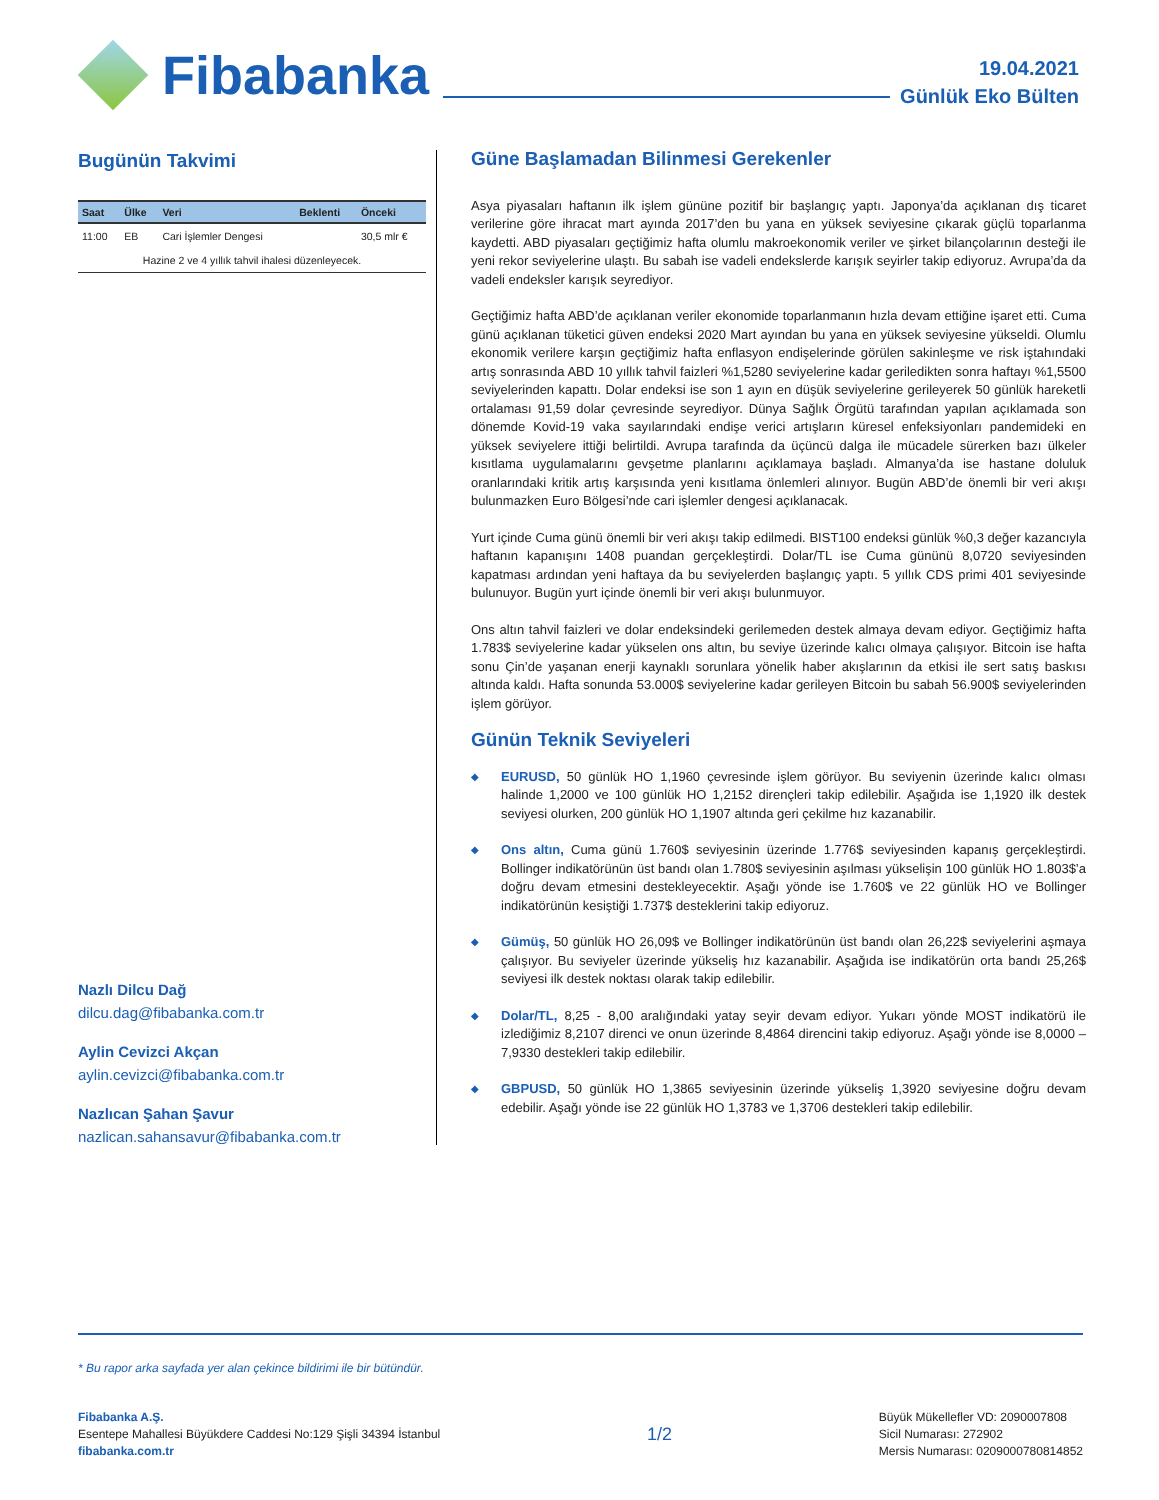Fibabanka
19.04.2021
Günlük Eko Bülten
Bugünün Takvimi
| Saat | Ülke | Veri | Beklenti | Önceki |
| --- | --- | --- | --- | --- |
| 11:00 | EB | Cari İşlemler Dengesi | | 30,5 mlr € |
| Hazine 2 ve 4 yıllık tahvil ihalesi düzenleyecek. | | | | |
Nazlı Dilcu Dağ
dilcu.dag@fibabanka.com.tr
Aylin Cevizci Akçan
aylin.cevizci@fibabanka.com.tr
Nazlıcan Şahan Şavur
nazlican.sahansavur@fibabanka.com.tr
Güne Başlamadan Bilinmesi Gerekenler
Asya piyasaları haftanın ilk işlem gününe pozitif bir başlangıç yaptı. Japonya’da açıklanan dış ticaret verilerine göre ihracat mart ayında 2017’den bu yana en yüksek seviyesine çıkarak güçlü toparlanma kaydetti. ABD piyasaları geçtiğimiz hafta olumlu makroekonomik veriler ve şirket bilançolarının desteği ile yeni rekor seviyelerine ulaştı. Bu sabah ise vadeli endekslerde karışık seyirler takip ediyoruz. Avrupa’da da vadeli endeksler karışık seyrediyor.
Geçtiğimiz hafta ABD’de açıklanan veriler ekonomide toparlanmanın hızla devam ettiğine işaret etti. Cuma günü açıklanan tüketici güven endeksi 2020 Mart ayından bu yana en yüksek seviyesine yükseldi. Olumlu ekonomik verilere karşın geçtiğimiz hafta enflasyon endişelerinde görülen sakinleşme ve risk iştahındaki artış sonrasında ABD 10 yıllık tahvil faizleri %1,5280 seviyelerine kadar geriledikten sonra haftayı %1,5500 seviyelerinden kapattı. Dolar endeksi ise son 1 ayın en düşük seviyelerine gerileyerek 50 günlük hareketli ortalaması 91,59 dolar çevresinde seyrediyor. Dünya Sağlık Örgütü tarafından yapılan açıklamada son dönemde Kovid-19 vaka sayılarındaki endişe verici artışların küresel enfeksiyonları pandemideki en yüksek seviyelere ittiği belirtildi. Avrupa tarafında da üçüncü dalga ile mücadele sürerken bazı ülkeler kısıtlama uygulamalarını gevşetme planlarını açıklamaya başladı. Almanya’da ise hastane doluluk oranlarındaki kritik artış karşısında yeni kısıtlama önlemleri alınıyor. Bugün ABD’de önemli bir veri akışı bulunmazken Euro Bölgesi’nde cari işlemler dengesi açıklanacak.
Yurt içinde Cuma günü önemli bir veri akışı takip edilmedi. BIST100 endeksi günlük %0,3 değer kazancıyla haftanın kapanışını 1408 puandan gerçekleştirdi. Dolar/TL ise Cuma gününü 8,0720 seviyesinden kapatması ardından yeni haftaya da bu seviyelerden başlangıç yaptı. 5 yıllık CDS primi 401 seviyesinde bulunuyor. Bugün yurt içinde önemli bir veri akışı bulunmuyor.
Ons altın tahvil faizleri ve dolar endeksindeki gerilemeden destek almaya devam ediyor. Geçtiğimiz hafta 1.783$ seviyelerine kadar yükselen ons altın, bu seviye üzerinde kalıcı olmaya çalışıyor. Bitcoin ise hafta sonu Çin’de yaşanan enerji kaynaklı sorunlara yönelik haber akışlarının da etkisi ile sert satış baskısı altında kaldı. Hafta sonunda 53.000$ seviyelerine kadar gerileyen Bitcoin bu sabah 56.900$ seviyelerinden işlem görüyor.
Günün Teknik Seviyeleri
◆
EURUSD, 50 günlük HO 1,1960 çevresinde işlem görüyor. Bu seviyenin üzerinde kalıcı olması halinde 1,2000 ve 100 günlük HO 1,2152 dirençleri takip edilebilir. Aşağıda ise 1,1920 ilk destek seviyesi olurken, 200 günlük HO 1,1907 altında geri çekilme hız kazanabilir.
◆
Ons altın, Cuma günü 1.760$ seviyesinin üzerinde 1.776$ seviyesinden kapanış gerçekleştirdi. Bollinger indikatörünün üst bandı olan 1.780$ seviyesinin aşılması yükselişin 100 günlük HO 1.803$’a doğru devam etmesini destekleyecektir. Aşağı yönde ise 1.760$ ve 22 günlük HO ve Bollinger indikatörünün kesiştiği 1.737$ desteklerini takip ediyoruz.
◆
Gümüş, 50 günlük HO 26,09$ ve Bollinger indikatörünün üst bandı olan 26,22$ seviyelerini aşmaya çalışıyor. Bu seviyeler üzerinde yükseliş hız kazanabilir. Aşağıda ise indikatörün orta bandı 25,26$ seviyesi ilk destek noktası olarak takip edilebilir.
◆
Dolar/TL, 8,25 - 8,00 aralığındaki yatay seyir devam ediyor. Yukarı yönde MOST indikatörü ile izlediğimiz 8,2107 direnci ve onun üzerinde 8,4864 direncini takip ediyoruz. Aşağı yönde ise 8,0000 – 7,9330 destekleri takip edilebilir.
◆
GBPUSD, 50 günlük HO 1,3865 seviyesinin üzerinde yükseliş 1,3920 seviyesine doğru devam edebilir. Aşağı yönde ise 22 günlük HO 1,3783 ve 1,3706 destekleri takip edilebilir.
* Bu rapor arka sayfada yer alan çekince bildirimi ile bir bütündür.
Fibabanka A.Ş.
Esentepe Mahallesi Büyükdere Caddesi No:129 Şişli 34394 İstanbul
fibabanka.com.tr
1/2
Büyük Mükellefler VD: 2090007808
Sicil Numarası: 272902
Mersis Numarası: 0209000780814852